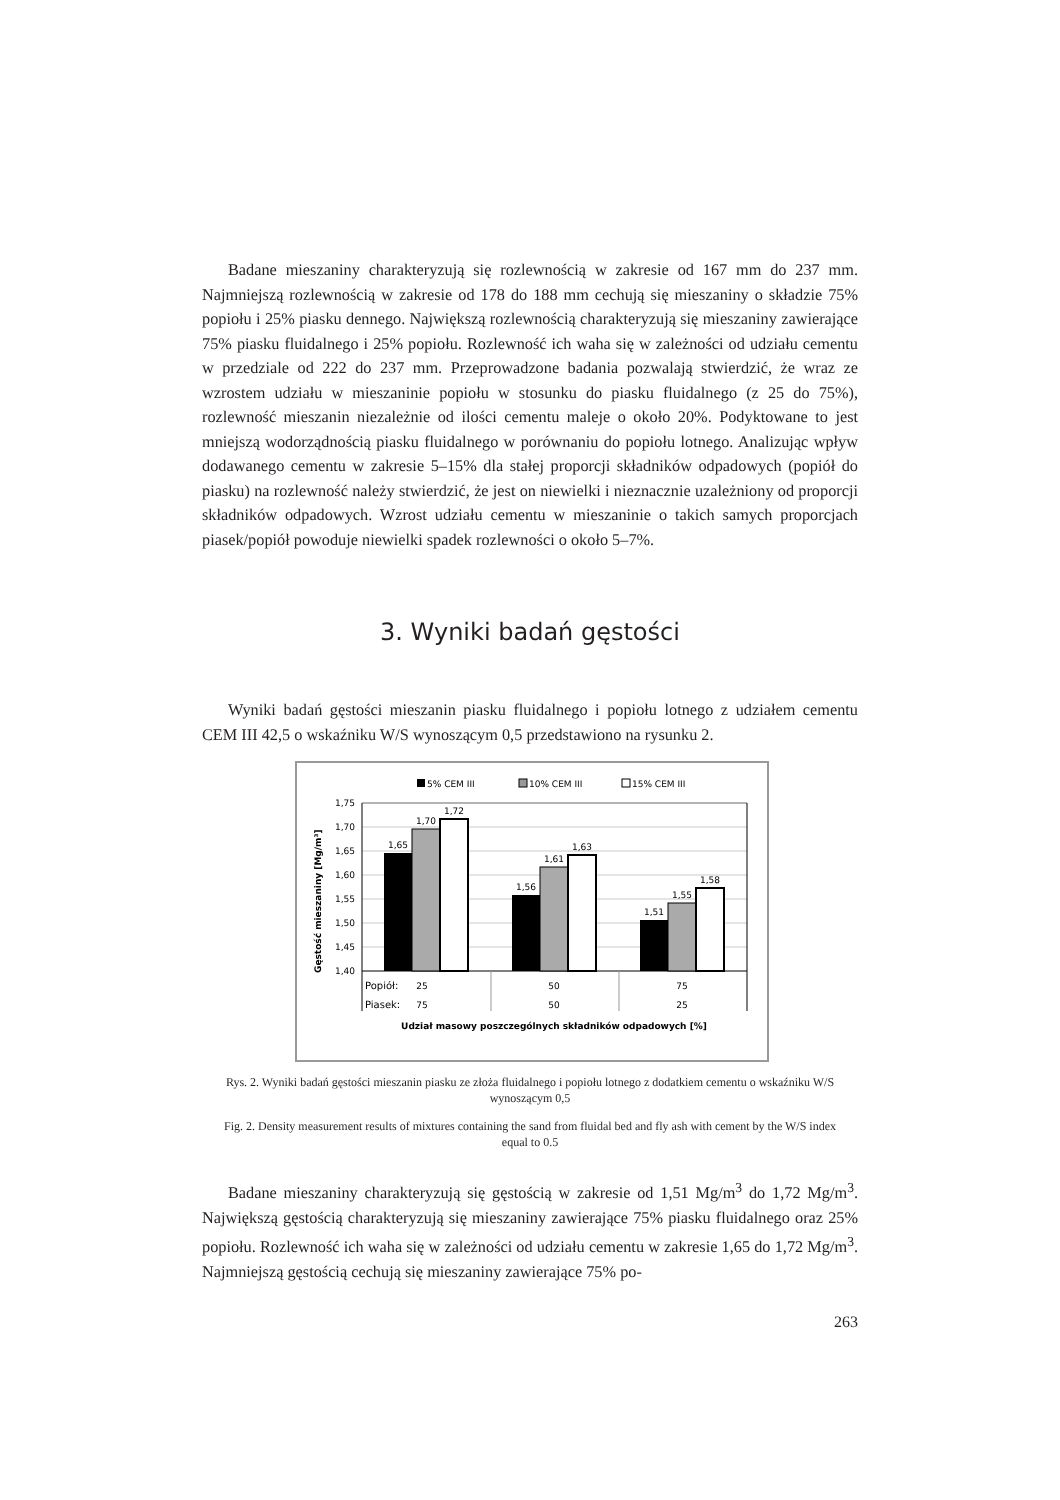Badane mieszaniny charakteryzują się rozlewnością w zakresie od 167 mm do 237 mm. Najmniejszą rozlewnością w zakresie od 178 do 188 mm cechują się mieszaniny o składzie 75% popiołu i 25% piasku dennego. Największą rozlewnością charakteryzują się mieszaniny zawierające 75% piasku fluidalnego i 25% popiołu. Rozlewność ich waha się w zależności od udziału cementu w przedziale od 222 do 237 mm. Przeprowadzone badania pozwalają stwierdzić, że wraz ze wzrostem udziału w mieszaninie popiołu w stosunku do piasku fluidalnego (z 25 do 75%), rozlewność mieszanin niezależnie od ilości cementu maleje o około 20%. Podyktowane to jest mniejszą wodorządnością piasku fluidalnego w porównaniu do popiołu lotnego. Analizując wpływ dodawanego cementu w zakresie 5–15% dla stałej proporcji składników odpadowych (popiół do piasku) na rozlewność należy stwierdzić, że jest on niewielki i nieznacznie uzależniony od proporcji składników odpadowych. Wzrost udziału cementu w mieszaninie o takich samych proporcjach piasek/popiół powoduje niewielki spadek rozlewności o około 5–7%.
3. Wyniki badań gęstości
Wyniki badań gęstości mieszanin piasku fluidalnego i popiołu lotnego z udziałem cementu CEM III 42,5 o wskaźniku W/S wynoszącym 0,5 przedstawiono na rysunku 2.
5% CEM III
10% CEM III
15% CEM III
1,75
1,70
1,65
1,60
1,55
1,50
1,45
1,40
1,65
1,70
1,72
1,56
1,61
1,63
1,51
1,55
1,58
25
50
75
75
50
25
Udział masowy poszczególnych składników odpadowych [%]
Popiół:
Piasek:
Gęstość mieszaniny [Mg/m³]
Rys. 2. Wyniki badań gęstości mieszanin piasku ze złoża fluidalnego i popiołu lotnego z dodatkiem cementu o wskaźniku W/S wynoszącym 0,5
Fig. 2. Density measurement results of mixtures containing the sand from fluidal bed and fly ash with cement by the W/S index equal to 0.5
Badane mieszaniny charakteryzują się gęstością w zakresie od 1,51 Mg/m<sup>3</sup> do 1,72 Mg/m<sup>3</sup>. Największą gęstością charakteryzują się mieszaniny zawierające 75% piasku fluidalnego oraz 25% popiołu. Rozlewność ich waha się w zależności od udziału cementu w zakresie 1,65 do 1,72 Mg/m<sup>3</sup>. Najmniejszą gęstością cechują się mieszaniny zawierające 75% po-
263